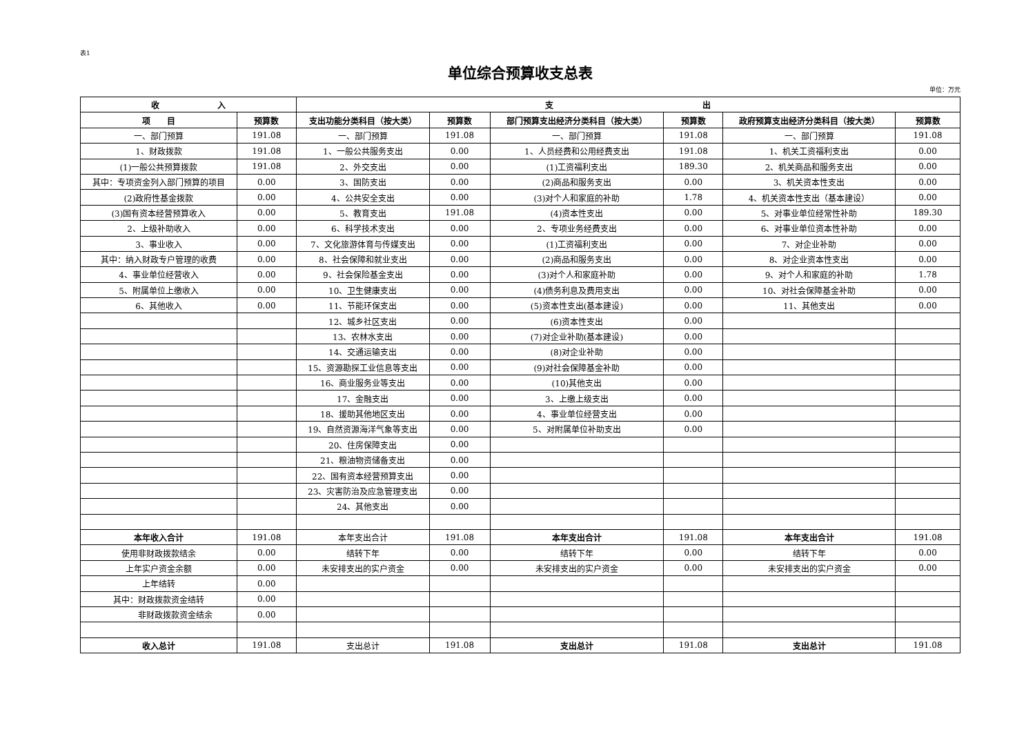表1
单位综合预算收支总表
单位：万元
| 收 入 | | 支 出 | | | | | |
| --- | --- | --- | --- | --- | --- | --- | --- |
| 项 目 | 预算数 | 支出功能分类科目（按大类） | 预算数 | 部门预算支出经济分类科目（按大类） | 预算数 | 政府预算支出经济分类科目（按大类） | 预算数 |
| 一、部门预算 | 191.08 | 一、部门预算 | 191.08 | 一、部门预算 | 191.08 | 一、部门预算 | 191.08 |
| 1、财政拨款 | 191.08 | 1、一般公共服务支出 | 0.00 | 1、人员经费和公用经费支出 | 191.08 | 1、机关工资福利支出 | 0.00 |
| (1)一般公共预算拨款 | 191.08 | 2、外交支出 | 0.00 | (1)工资福利支出 | 189.30 | 2、机关商品和服务支出 | 0.00 |
| 其中：专项资金列入部门预算的项目 | 0.00 | 3、国防支出 | 0.00 | (2)商品和服务支出 | 0.00 | 3、机关资本性支出 | 0.00 |
| (2)政府性基金拨款 | 0.00 | 4、公共安全支出 | 0.00 | (3)对个人和家庭的补助 | 1.78 | 4、机关资本性支出（基本建设） | 0.00 |
| (3)国有资本经营预算收入 | 0.00 | 5、教育支出 | 191.08 | (4)资本性支出 | 0.00 | 5、对事业单位经常性补助 | 189.30 |
| 2、上级补助收入 | 0.00 | 6、科学技术支出 | 0.00 | 2、专项业务经费支出 | 0.00 | 6、对事业单位资本性补助 | 0.00 |
| 3、事业收入 | 0.00 | 7、文化旅游体育与传媒支出 | 0.00 | (1)工资福利支出 | 0.00 | 7、对企业补助 | 0.00 |
| 其中：纳入财政专户管理的收费 | 0.00 | 8、社会保障和就业支出 | 0.00 | (2)商品和服务支出 | 0.00 | 8、对企业资本性支出 | 0.00 |
| 4、事业单位经营收入 | 0.00 | 9、社会保险基金支出 | 0.00 | (3)对个人和家庭补助 | 0.00 | 9、对个人和家庭的补助 | 1.78 |
| 5、附属单位上缴收入 | 0.00 | 10、卫生健康支出 | 0.00 | (4)债务利息及费用支出 | 0.00 | 10、对社会保障基金补助 | 0.00 |
| 6、其他收入 | 0.00 | 11、节能环保支出 | 0.00 | (5)资本性支出(基本建设) | 0.00 | 11、其他支出 | 0.00 |
| | | 12、城乡社区支出 | 0.00 | (6)资本性支出 | 0.00 | | |
| | | 13、农林水支出 | 0.00 | (7)对企业补助(基本建设) | 0.00 | | |
| | | 14、交通运输支出 | 0.00 | (8)对企业补助 | 0.00 | | |
| | | 15、资源勘探工业信息等支出 | 0.00 | (9)对社会保障基金补助 | 0.00 | | |
| | | 16、商业服务业等支出 | 0.00 | (10)其他支出 | 0.00 | | |
| | | 17、金融支出 | 0.00 | 3、上缴上级支出 | 0.00 | | |
| | | 18、援助其他地区支出 | 0.00 | 4、事业单位经营支出 | 0.00 | | |
| | | 19、自然资源海洋气象等支出 | 0.00 | 5、对附属单位补助支出 | 0.00 | | |
| | | 20、住房保障支出 | 0.00 | | | | |
| | | 21、粮油物资储备支出 | 0.00 | | | | |
| | | 22、国有资本经营预算支出 | 0.00 | | | | |
| | | 23、灾害防治及应急管理支出 | 0.00 | | | | |
| | | 24、其他支出 | 0.00 | | | | |
| 本年收入合计 | 191.08 | 本年支出合计 | 191.08 | 本年支出合计 | 191.08 | 本年支出合计 | 191.08 |
| 使用非财政拨款结余 | 0.00 | 结转下年 | 0.00 | 结转下年 | 0.00 | 结转下年 | 0.00 |
| 上年实户资金余额 | 0.00 | 未安排支出的实户资金 | 0.00 | 未安排支出的实户资金 | 0.00 | 未安排支出的实户资金 | 0.00 |
| 上年结转 | 0.00 | | | | | | |
| 其中：财政拨款资金结转 | 0.00 | | | | | | |
| 非财政拨款资金结余 | 0.00 | | | | | | |
| 收入总计 | 191.08 | 支出总计 | 191.08 | 支出总计 | 191.08 | 支出总计 | 191.08 |